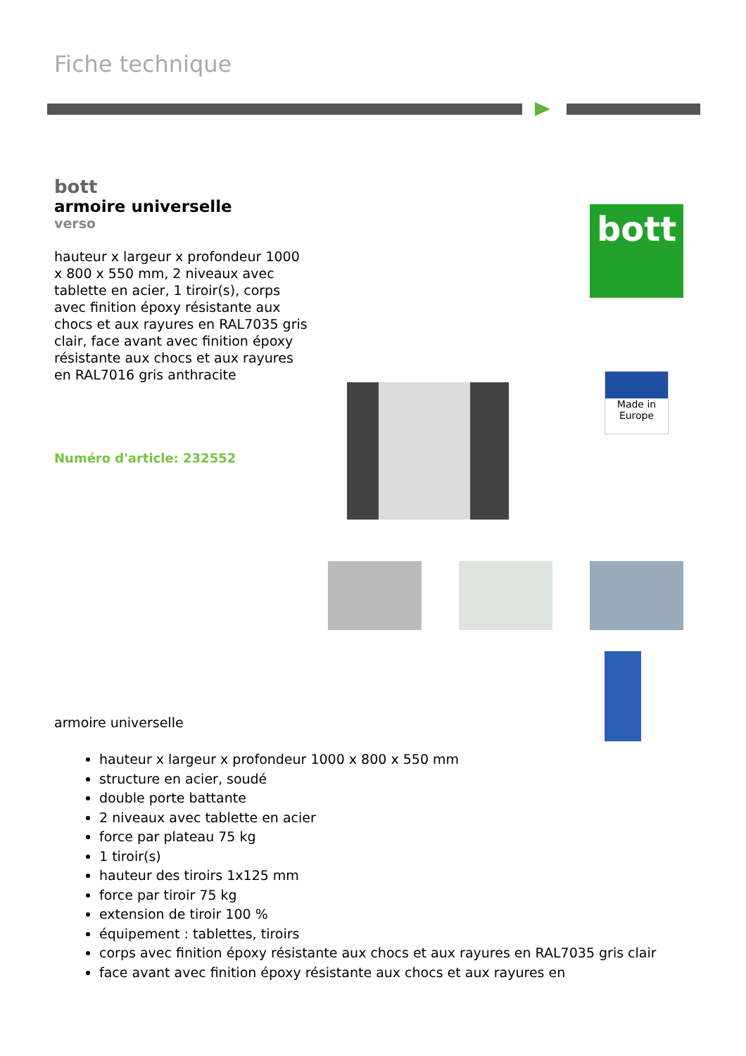Fiche technique
bott
armoire universelle
verso
hauteur x largeur x profondeur 1000 x 800 x 550 mm, 2 niveaux avec tablette en acier, 1 tiroir(s), corps avec finition époxy résistante aux chocs et aux rayures en RAL7035 gris clair, face avant avec finition époxy résistante aux chocs et aux rayures en RAL7016 gris anthracite
Numéro d'article: 232552
bott
Made in
Europe
armoire universelle
hauteur x largeur x profondeur 1000 x 800 x 550 mm
structure en acier, soudé
double porte battante
2 niveaux avec tablette en acier
force par plateau 75 kg
1 tiroir(s)
hauteur des tiroirs 1x125 mm
force par tiroir 75 kg
extension de tiroir 100 %
équipement : tablettes, tiroirs
corps avec finition époxy résistante aux chocs et aux rayures en RAL7035 gris clair
face avant avec finition époxy résistante aux chocs et aux rayures en